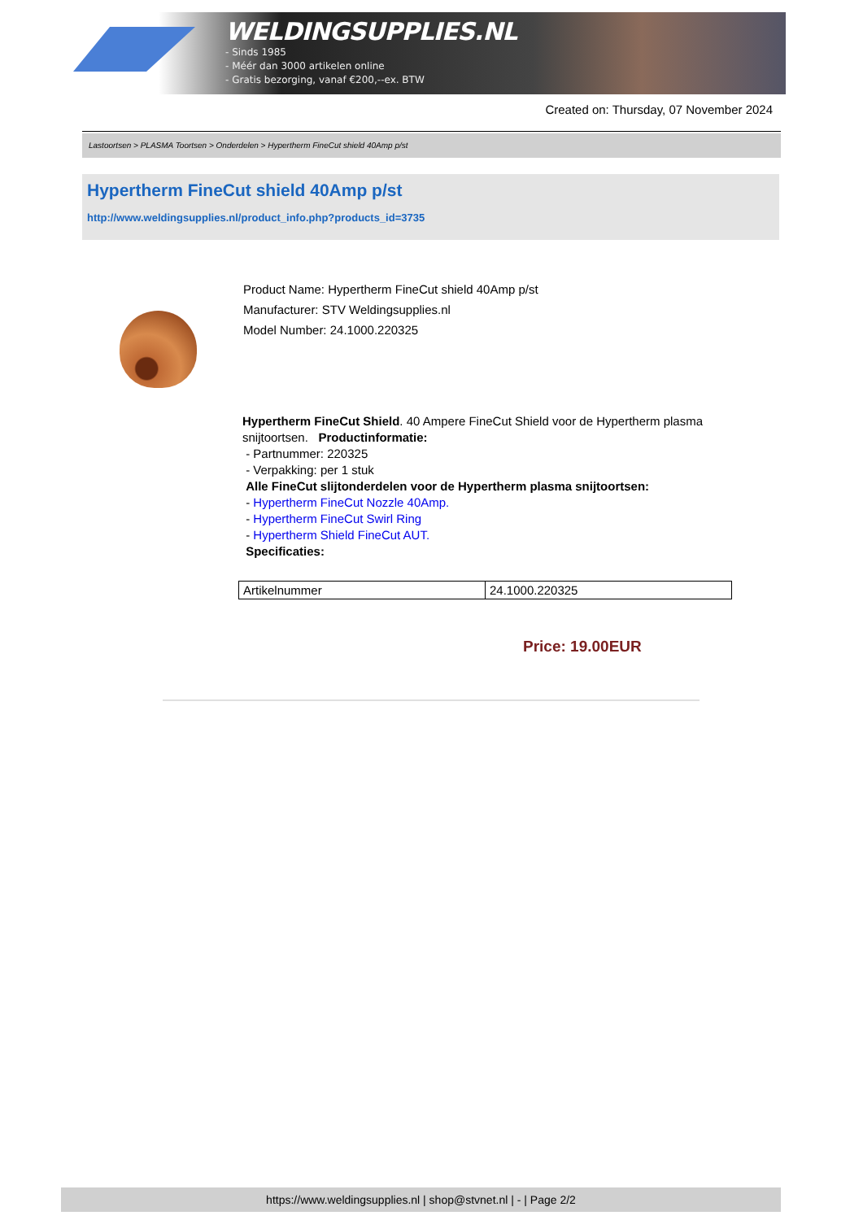WELDINGSUPPLIES.NL
- Sinds 1985
- Méér dan 3000 artikelen online
- Gratis bezorging, vanaf €200,--ex. BTW
Created on: Thursday, 07 November 2024
Lastoortsen > PLASMA Toortsen > Onderdelen > Hypertherm FineCut shield 40Amp p/st
Hypertherm FineCut shield 40Amp p/st
http://www.weldingsupplies.nl/product_info.php?products_id=3735
Product Name: Hypertherm FineCut shield 40Amp p/st
Manufacturer: STV Weldingsupplies.nl
Model Number: 24.1000.220325
Hypertherm FineCut Shield. 40 Ampere FineCut Shield voor de Hypertherm plasma snijtoortsen. Productinformatie:
- Partnummer: 220325
- Verpakking: per 1 stuk
Alle FineCut slijtonderdelen voor de Hypertherm plasma snijtoortsen:
- Hypertherm FineCut Nozzle 40Amp.
- Hypertherm FineCut Swirl Ring
- Hypertherm Shield FineCut AUT.
Specificaties:
| Artikelnummer | 24.1000.220325 |
Price: 19.00EUR
https://www.weldingsupplies.nl | shop@stvnet.nl | - | Page 2/2